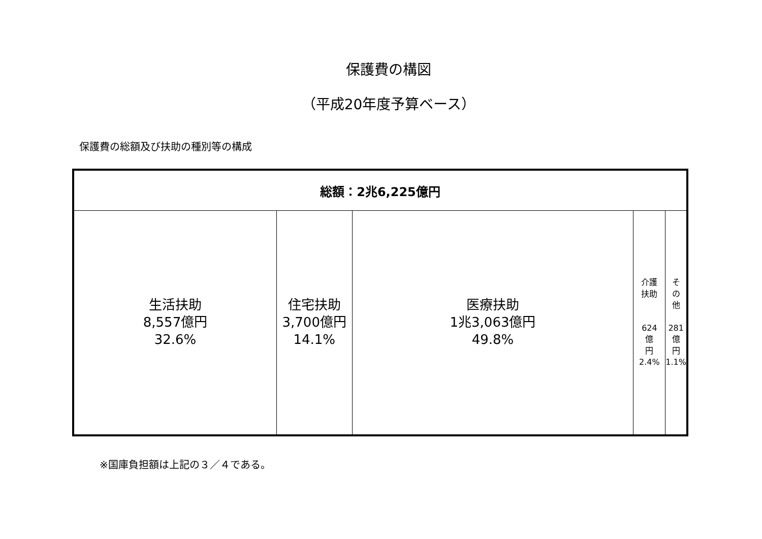保護費の構図
（平成20年度予算ベース）
保護費の総額及び扶助の種別等の構成
| 総額：2兆6,225億円 | | | | |
| --- | --- | --- | --- | --- |
| 生活扶助 8,557億円 32.6% | 住宅扶助 3,700億円 14.1% | 医療扶助 1兆3,063億円 49.8% | 介護 扶助 624 億 円 2.4% | そ の 他 281 億 円 1.1% |
※国庫負担額は上記の３／４である。